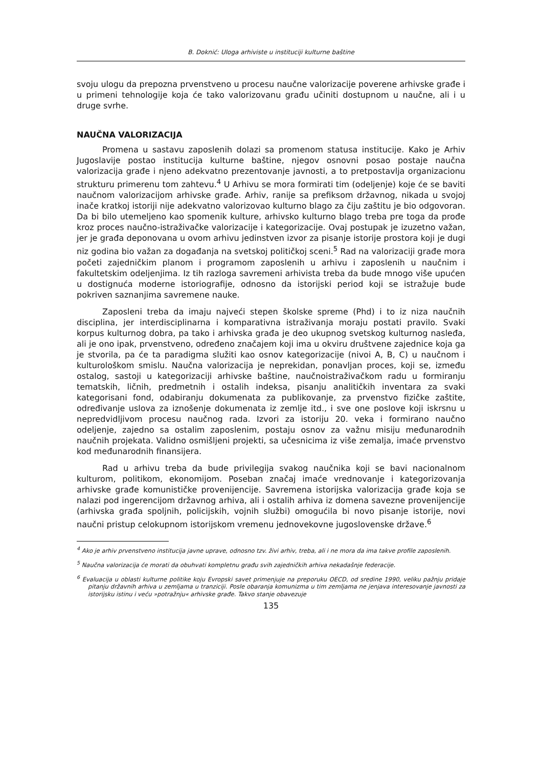B. Doknić: Uloga arhiviste u instituciji kulturne baštine
svoju ulogu da prepozna prvenstveno u procesu naučne valorizacije poverene arhivske građe i u primeni tehnologije koja će tako valorizovanu građu učiniti dostupnom u naučne, ali i u druge svrhe.
NAUČNA VALORIZACIJA
Promena u sastavu zaposlenih dolazi sa promenom statusa institucije. Kako je Arhiv Jugoslavije postao institucija kulturne baštine, njegov osnovni posao postaje naučna valorizacija građe i njeno adekvatno prezentovanje javnosti, a to pretpostavlja organizacionu strukturu primerenu tom zahtevu.<sup>4</sup> U Arhivu se mora formirati tim (odeljenje) koje će se baviti naučnom valorizacijom arhivske građe. Arhiv, ranije sa prefiksom državnog, nikada u svojoj inače kratkoj istoriji nije adekvatno valorizovao kulturno blago za čiju zaštitu je bio odgovoran. Da bi bilo utemeljeno kao spomenik kulture, arhivsko kulturno blago treba pre toga da prođe kroz proces naučno-istraživačke valorizacije i kategorizacije. Ovaj postupak je izuzetno važan, jer je građa deponovana u ovom arhivu jedinstven izvor za pisanje istorije prostora koji je dugi niz godina bio važan za događanja na svetskoj političkoj sceni.<sup>5</sup> Rad na valorizaciji građe mora početi zajedničkim planom i programom zaposlenih u arhivu i zaposlenih u naučnim i fakultetskim odeljenjima. Iz tih razloga savremeni arhivista treba da bude mnogo više upućen u dostignuća moderne istoriografije, odnosno da istorijski period koji se istražuje bude pokriven saznanjima savremene nauke.
Zaposleni treba da imaju najveći stepen školske spreme (Phd) i to iz niza naučnih disciplina, jer interdisciplinarna i komparativna istraživanja moraju postati pravilo. Svaki korpus kulturnog dobra, pa tako i arhivska građa je deo ukupnog svetskog kulturnog nasleđa, ali je ono ipak, prvenstveno, određeno značajem koji ima u okviru društvene zajednice koja ga je stvorila, pa će ta paradigma služiti kao osnov kategorizacije (nivoi A, B, C) u naučnom i kulturološkom smislu. Naučna valorizacija je neprekidan, ponavljan proces, koji se, između ostalog, sastoji u kategorizaciji arhivske baštine, naučnoistraživačkom radu u formiranju tematskih, ličnih, predmetnih i ostalih indeksa, pisanju analitičkih inventara za svaki kategorisani fond, odabiranju dokumenata za publikovanje, za prvenstvo fizičke zaštite, određivanje uslova za iznošenje dokumenata iz zemlje itd., i sve one poslove koji iskrsnu u nepredvidljivom procesu naučnog rada. Izvori za istoriju 20. veka i formirano naučno odeljenje, zajedno sa ostalim zaposlenim, postaju osnov za važnu misiju međunarodnih naučnih projekata. Validno osmišljeni projekti, sa učesnicima iz više zemalja, imaće prvenstvo kod međunarodnih finansijera.
Rad u arhivu treba da bude privilegija svakog naučnika koji se bavi nacionalnom kulturom, politikom, ekonomijom. Poseban značaj imaće vrednovanje i kategorizovanja arhivske građe komunističke provenijencije. Savremena istorijska valorizacija građe koja se nalazi pod ingerencijom državnog arhiva, ali i ostalih arhiva iz domena savezne provenijencije (arhivska građa spoljnih, policijskih, vojnih službi) omogućila bi novo pisanje istorije, novi naučni pristup celokupnom istorijskom vremenu jednovekovne jugoslovenske države.<sup>6</sup>
<sup>4</sup> Ako je arhiv prvenstveno institucija javne uprave, odnosno tzv. živi arhiv, treba, ali i ne mora da ima takve profile zaposlenih.
<sup>5</sup> Naučna valorizacija će morati da obuhvati kompletnu građu svih zajedničkih arhiva nekadašnje federacije.
<sup>6</sup> Evaluacija u oblasti kulturne politike koju Evropski savet primenjuje na preporuku OECD, od sredine 1990, veliku pažnju pridaje pitanju državnih arhiva u zemljama u tranziciji. Posle obaranja komunizma u tim zemljama ne jenjava interesovanje javnosti za istorijsku istinu i veću »potražnju« arhivske građe. Takvo stanje obavezuje
135